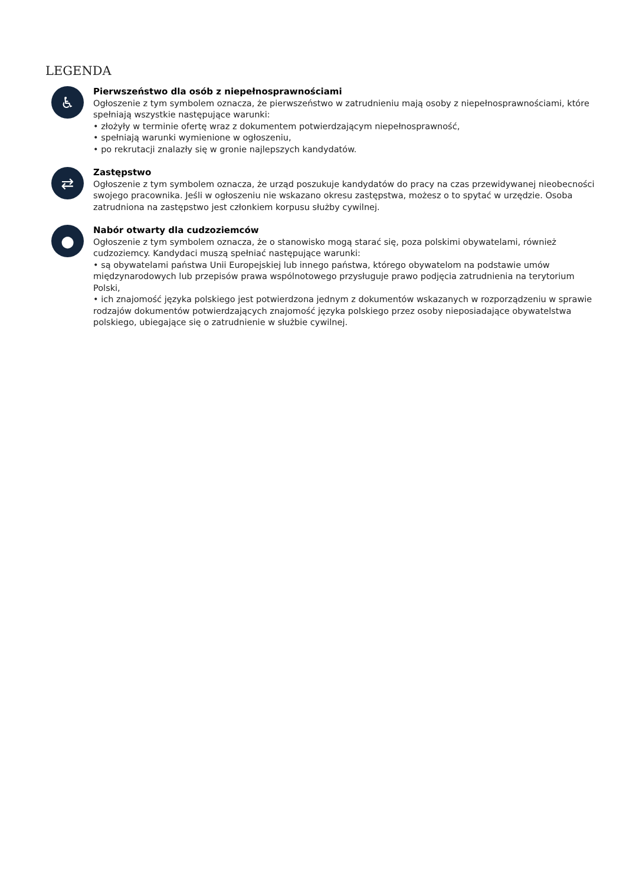LEGENDA
♿
Pierwszeństwo dla osób z niepełnosprawnościami
Ogłoszenie z tym symbolem oznacza, że pierwszeństwo w zatrudnieniu mają osoby z niepełnosprawnościami, które spełniają wszystkie następujące warunki:
• złożyły w terminie ofertę wraz z dokumentem potwierdzającym niepełnosprawność,
• spełniają warunki wymienione w ogłoszeniu,
• po rekrutacji znalazły się w gronie najlepszych kandydatów.
⇄
Zastępstwo
Ogłoszenie z tym symbolem oznacza, że urząd poszukuje kandydatów do pracy na czas przewidywanej nieobecności swojego pracownika. Jeśli w ogłoszeniu nie wskazano okresu zastępstwa, możesz o to spytać w urzędzie. Osoba zatrudniona na zastępstwo jest członkiem korpusu służby cywilnej.
●
Nabór otwarty dla cudzoziemców
Ogłoszenie z tym symbolem oznacza, że o stanowisko mogą starać się, poza polskimi obywatelami, również cudzoziemcy. Kandydaci muszą spełniać następujące warunki:
• są obywatelami państwa Unii Europejskiej lub innego państwa, którego obywatelom na podstawie umów międzynarodowych lub przepisów prawa wspólnotowego przysługuje prawo podjęcia zatrudnienia na terytorium Polski,
• ich znajomość języka polskiego jest potwierdzona jednym z dokumentów wskazanych w rozporządzeniu w sprawie rodzajów dokumentów potwierdzających znajomość języka polskiego przez osoby nieposiadające obywatelstwa polskiego, ubiegające się o zatrudnienie w służbie cywilnej.